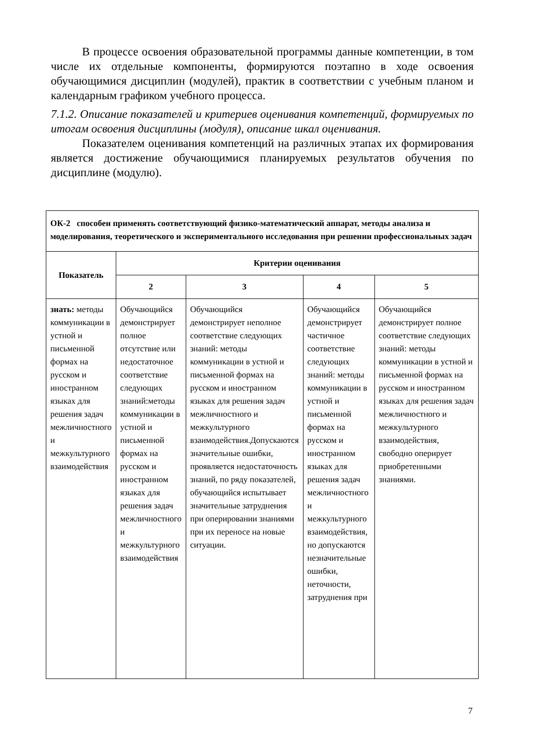В процессе освоения образовательной программы данные компетенции, в том числе их отдельные компоненты, формируются поэтапно в ходе освоения обучающимися дисциплин (модулей), практик в соответствии с учебным планом и календарным графиком учебного процесса.
7.1.2. Описание показателей и критериев оценивания компетенций, формируемых по итогам освоения дисциплины (модуля), описание шкал оценивания.
Показателем оценивания компетенций на различных этапах их формирования является достижение обучающимися планируемых результатов обучения по дисциплине (модулю).
| ОК-2 способен применять соответствующий физико-математический аппарат, методы анализа и моделирования, теоретического и экспериментального исследования при решении профессиональных задач | | | | |
| Показатель | Критерии оценивания | | | |
| | 2 | 3 | 4 | 5 |
| знать: методы коммуникации в устной и письменной формах на русском и иностранном языках для решения задач межличностного и межкультурного взаимодействия | Обучающийся демонстрирует полное отсутствие или недостаточное соответствие следующих знаний:методы коммуникации в устной и письменной формах на русском и иностранном языках для решения задач межличностного и межкультурного взаимодействия | Обучающийся демонстрирует неполное соответствие следующих знаний: методы коммуникации в устной и письменной формах на русском и иностранном языках для решения задач межличностного и межкультурного взаимодействия.Допускаются значительные ошибки, проявляется недостаточность знаний, по ряду показателей, обучающийся испытывает значительные затруднения при оперировании знаниями при их переносе на новые ситуации. | Обучающийся демонстрирует частичное соответствие следующих знаний: методы коммуникации в устной и письменной формах на русском и иностранном языках для решения задач межличностного и межкультурного взаимодействия, но допускаются незначительные ошибки, неточности, затруднения при | Обучающийся демонстрирует полное соответствие следующих знаний: методы коммуникации в устной и письменной формах на русском и иностранном языках для решения задач межличностного и межкультурного взаимодействия, свободно оперирует приобретенными знаниями. |
7